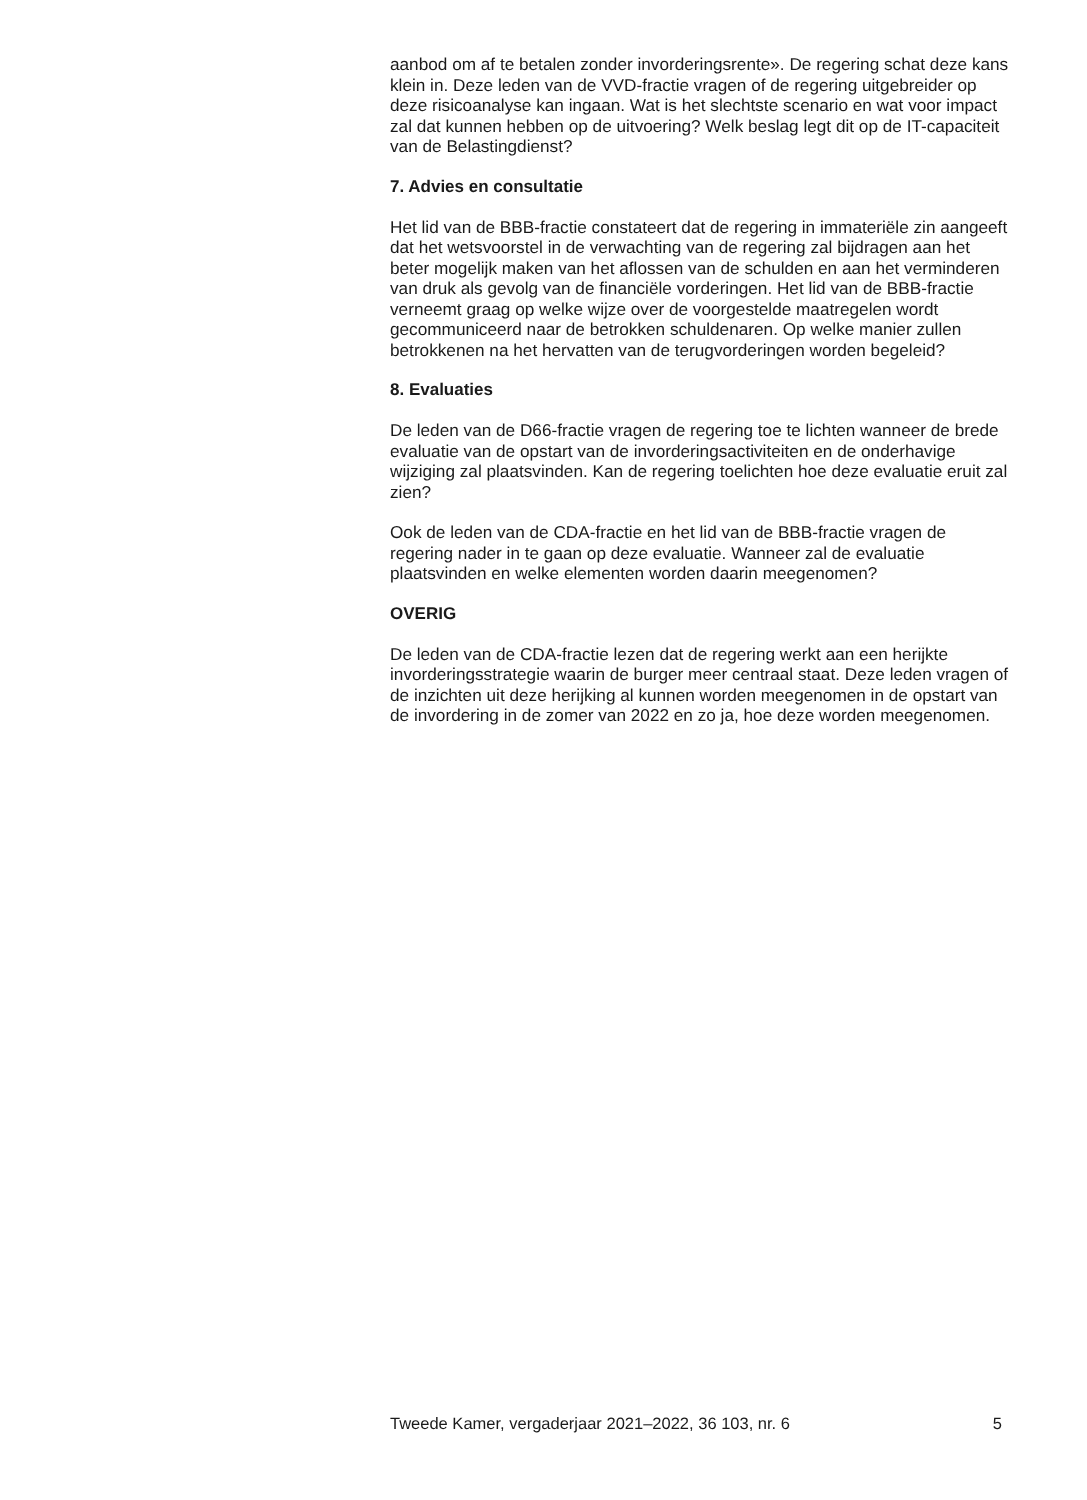aanbod om af te betalen zonder invorderingsrente». De regering schat deze kans klein in. Deze leden van de VVD-fractie vragen of de regering uitgebreider op deze risicoanalyse kan ingaan. Wat is het slechtste scenario en wat voor impact zal dat kunnen hebben op de uitvoering? Welk beslag legt dit op de IT-capaciteit van de Belastingdienst?
7. Advies en consultatie
Het lid van de BBB-fractie constateert dat de regering in immateriële zin aangeeft dat het wetsvoorstel in de verwachting van de regering zal bijdragen aan het beter mogelijk maken van het aflossen van de schulden en aan het verminderen van druk als gevolg van de financiële vorderingen. Het lid van de BBB-fractie verneemt graag op welke wijze over de voorgestelde maatregelen wordt gecommuniceerd naar de betrokken schuldenaren. Op welke manier zullen betrokkenen na het hervatten van de terugvorderingen worden begeleid?
8. Evaluaties
De leden van de D66-fractie vragen de regering toe te lichten wanneer de brede evaluatie van de opstart van de invorderingsactiviteiten en de onderhavige wijziging zal plaatsvinden. Kan de regering toelichten hoe deze evaluatie eruit zal zien?
Ook de leden van de CDA-fractie en het lid van de BBB-fractie vragen de regering nader in te gaan op deze evaluatie. Wanneer zal de evaluatie plaatsvinden en welke elementen worden daarin meegenomen?
OVERIG
De leden van de CDA-fractie lezen dat de regering werkt aan een herijkte invorderingsstrategie waarin de burger meer centraal staat. Deze leden vragen of de inzichten uit deze herijking al kunnen worden meegenomen in de opstart van de invordering in de zomer van 2022 en zo ja, hoe deze worden meegenomen.
Tweede Kamer, vergaderjaar 2021–2022, 36 103, nr. 6 5